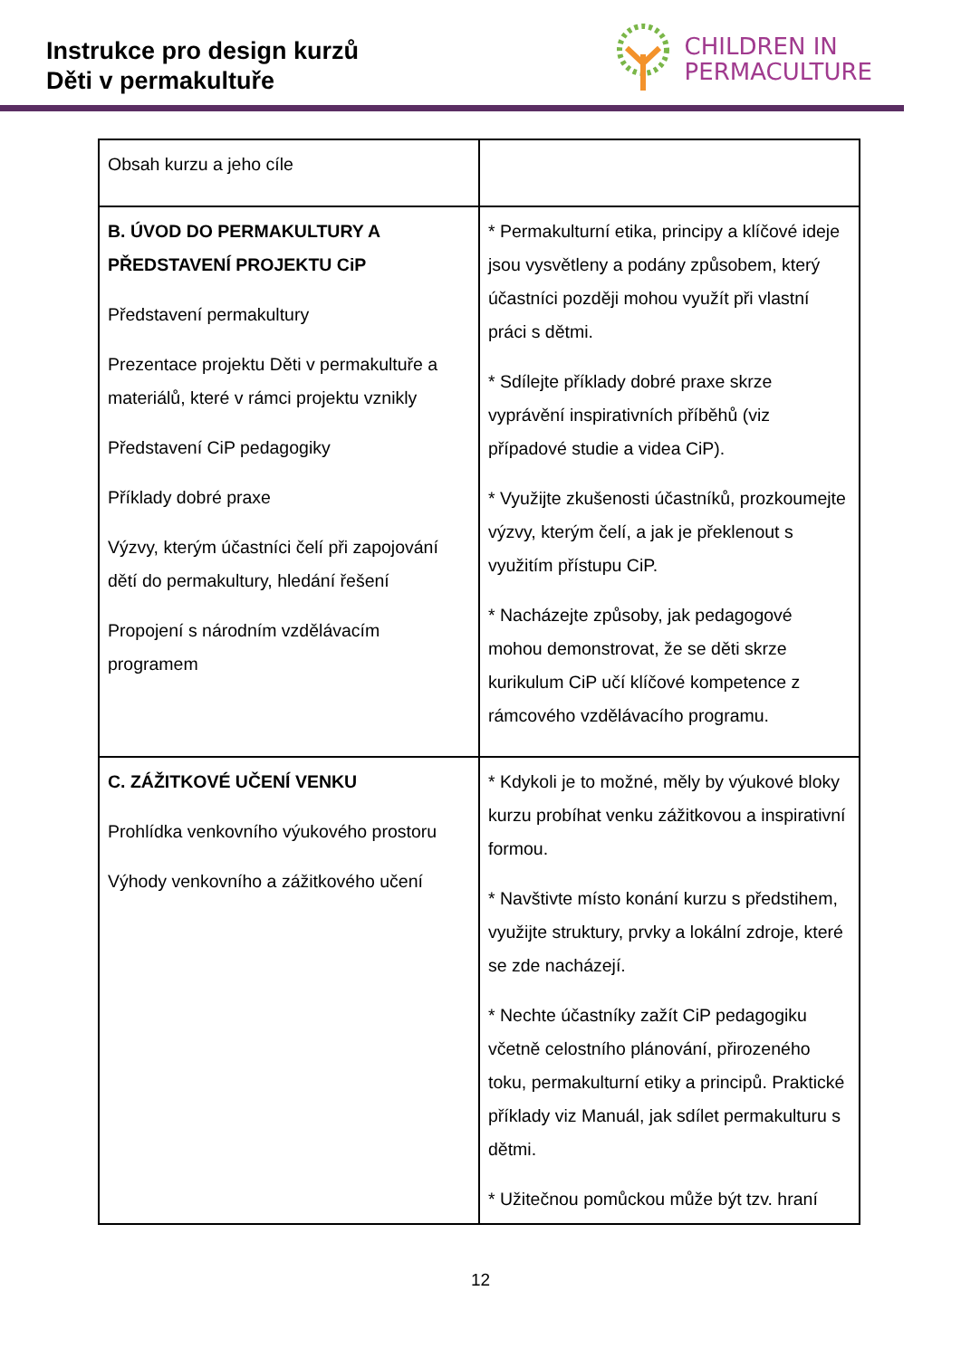Instrukce pro design kurzů
Děti v permakultuře
CHILDREN IN
PERMACULTURE
| Obsah kurzu a jeho cíle | |
| B. ÚVOD DO PERMAKULTURY A PŘEDSTAVENÍ PROJEKTU CiP Představení permakultury Prezentace projektu Děti v permakultuře a materiálů, které v rámci projektu vznikly Představení CiP pedagogiky Příklady dobré praxe Výzvy, kterým účastníci čelí při zapojování dětí do permakultury, hledání řešení Propojení s národním vzdělávacím programem | * Permakulturní etika, principy a klíčové ideje jsou vysvětleny a podány způsobem, který účastníci později mohou využít při vlastní práci s dětmi. * Sdílejte příklady dobré praxe skrze vyprávění inspirativních příběhů (viz případové studie a videa CiP). * Využijte zkušenosti účastníků, prozkoumejte výzvy, kterým čelí, a jak je překlenout s využitím přístupu CiP. * Nacházejte způsoby, jak pedagogové mohou demonstrovat, že se děti skrze kurikulum CiP učí klíčové kompetence z rámcového vzdělávacího programu. |
| C. ZÁŽITKOVÉ UČENÍ VENKU Prohlídka venkovního výukového prostoru Výhody venkovního a zážitkového učení | * Kdykoli je to možné, měly by výukové bloky kurzu probíhat venku zážitkovou a inspirativní formou. * Navštivte místo konání kurzu s předstihem, využijte struktury, prvky a lokální zdroje, které se zde nacházejí. * Nechte účastníky zažít CiP pedagogiku včetně celostního plánování, přirozeného toku, permakulturní etiky a principů. Praktické příklady viz Manuál, jak sdílet permakulturu s dětmi. * Užitečnou pomůckou může být tzv. hraní |
12